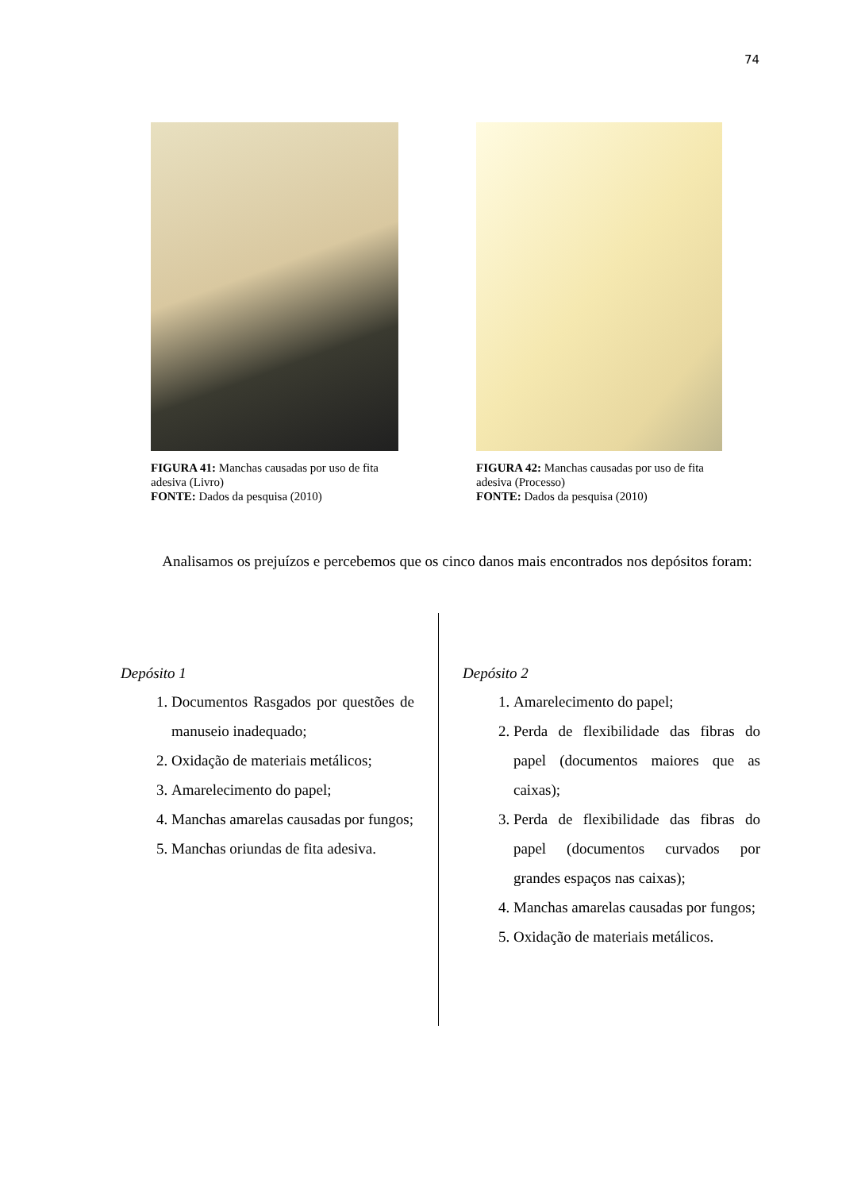74
FIGURA 41: Manchas causadas por uso de fita adesiva (Livro)
FONTE: Dados da pesquisa (2010)
FIGURA 42: Manchas causadas por uso de fita adesiva (Processo)
FONTE: Dados da pesquisa (2010)
Analisamos os prejuízos e percebemos que os cinco danos mais encontrados nos depósitos foram:
Depósito 1
1. Documentos Rasgados por questões de manuseio inadequado;
2. Oxidação de materiais metálicos;
3. Amarelecimento do papel;
4. Manchas amarelas causadas por fungos;
5. Manchas oriundas de fita adesiva.
Depósito 2
1. Amarelecimento do papel;
2. Perda de flexibilidade das fibras do papel (documentos maiores que as caixas);
3. Perda de flexibilidade das fibras do papel (documentos curvados por grandes espaços nas caixas);
4. Manchas amarelas causadas por fungos;
5. Oxidação de materiais metálicos.